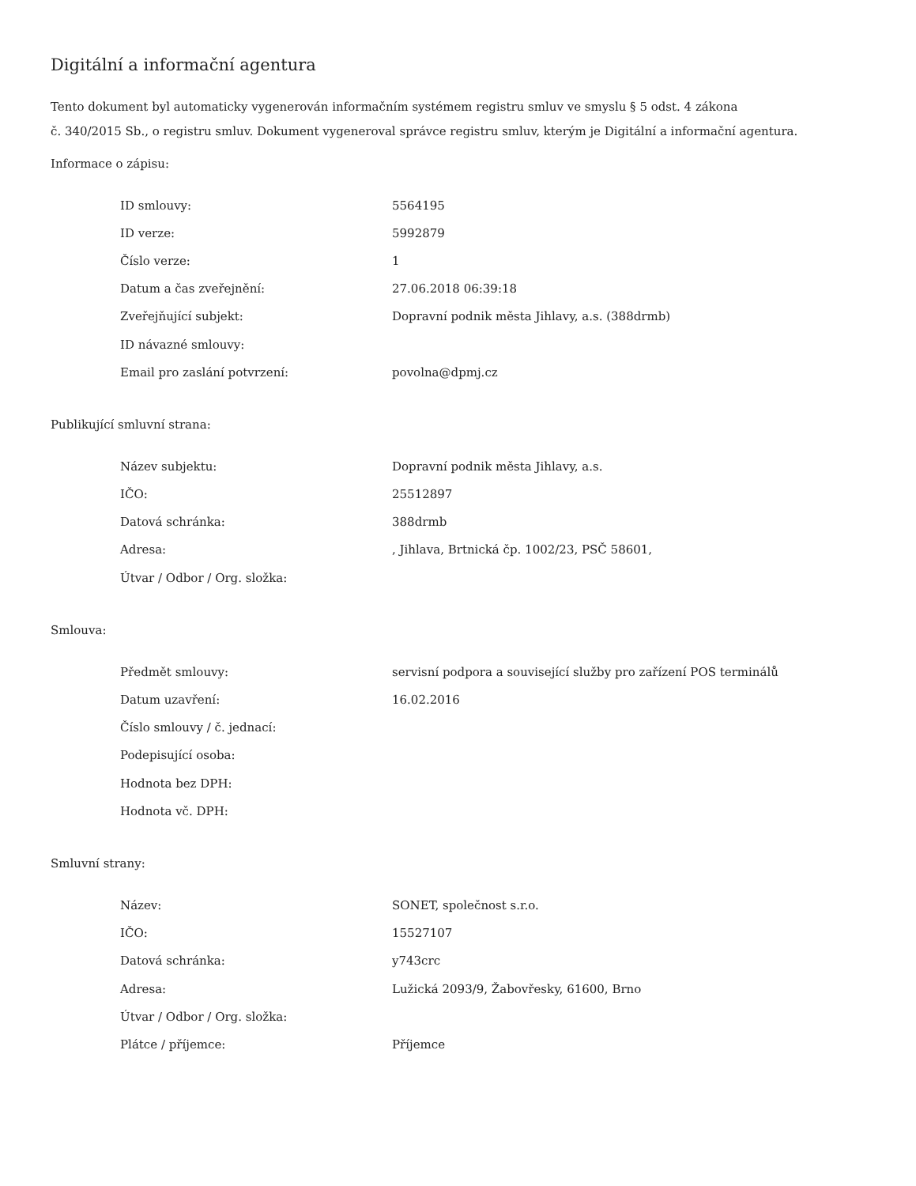Digitální a informační agentura
Tento dokument byl automaticky vygenerován informačním systémem registru smluv ve smyslu § 5 odst. 4 zákona
č. 340/2015 Sb., o registru smluv. Dokument vygeneroval správce registru smluv, kterým je Digitální a informační agentura.
Informace o zápisu:
| ID smlouvy: | 5564195 |
| ID verze: | 5992879 |
| Číslo verze: | 1 |
| Datum a čas zveřejnění: | 27.06.2018 06:39:18 |
| Zveřejňující subjekt: | Dopravní podnik města Jihlavy, a.s. (388drmb) |
| ID návazné smlouvy: | |
| Email pro zaslání potvrzení: | povolna@dpmj.cz |
Publikující smluvní strana:
| Název subjektu: | Dopravní podnik města Jihlavy, a.s. |
| IČO: | 25512897 |
| Datová schránka: | 388drmb |
| Adresa: | , Jihlava, Brtnická čp. 1002/23, PSČ 58601, |
| Útvar / Odbor / Org. složka: | |
Smlouva:
| Předmět smlouvy: | servisní podpora a související služby pro zařízení POS terminálů |
| Datum uzavření: | 16.02.2016 |
| Číslo smlouvy / č. jednací: | |
| Podepisující osoba: | |
| Hodnota bez DPH: | |
| Hodnota vč. DPH: | |
Smluvní strany:
| Název: | SONET, společnost s.r.o. |
| IČO: | 15527107 |
| Datová schránka: | y743crc |
| Adresa: | Lužická 2093/9, Žabovřesky, 61600, Brno |
| Útvar / Odbor / Org. složka: | |
| Plátce / příjemce: | Příjemce |